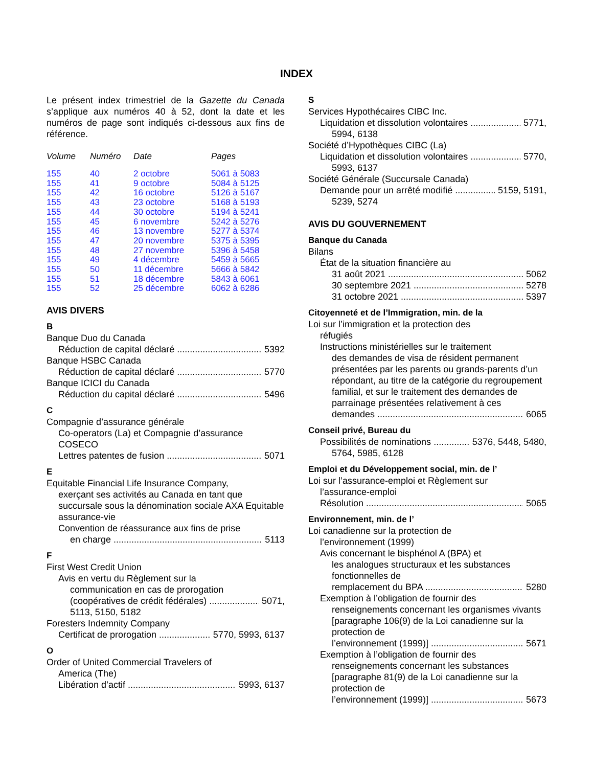INDEX
Le présent index trimestriel de la Gazette du Canada s’applique aux numéros 40 à 52, dont la date et les numéros de page sont indiqués ci-dessous aux fins de référence.
| Volume | Numéro | Date | Pages |
| --- | --- | --- | --- |
| 155 | 40 | 2 octobre | 5061 à 5083 |
| 155 | 41 | 9 octobre | 5084 à 5125 |
| 155 | 42 | 16 octobre | 5126 à 5167 |
| 155 | 43 | 23 octobre | 5168 à 5193 |
| 155 | 44 | 30 octobre | 5194 à 5241 |
| 155 | 45 | 6 novembre | 5242 à 5276 |
| 155 | 46 | 13 novembre | 5277 à 5374 |
| 155 | 47 | 20 novembre | 5375 à 5395 |
| 155 | 48 | 27 novembre | 5396 à 5458 |
| 155 | 49 | 4 décembre | 5459 à 5665 |
| 155 | 50 | 11 décembre | 5666 à 5842 |
| 155 | 51 | 18 décembre | 5843 à 6061 |
| 155 | 52 | 25 décembre | 6062 à 6286 |
AVIS DIVERS
B
Banque Duo du Canada
Réduction de capital déclaré 5392
Banque HSBC Canada
Réduction de capital déclaré 5770
Banque ICICI du Canada
Réduction du capital déclaré 5496
C
Compagnie d’assurance générale
Co-operators (La) et Compagnie d’assurance COSECO
Lettres patentes de fusion 5071
E
Equitable Financial Life Insurance Company,
exerçant ses activités au Canada en tant que succursale sous la dénomination sociale AXA Equitable assurance-vie
Convention de réassurance aux fins de prise
en charge 5113
F
First West Credit Union
Avis en vertu du Règlement sur la
communication en cas de prorogation
(coopératives de crédit fédérales) 5071,
5113, 5150, 5182
Foresters Indemnity Company
Certificat de prorogation 5770, 5993, 6137
O
Order of United Commercial Travelers of
America (The)
Libération d’actif 5993, 6137
S
Services Hypothécaires CIBC Inc.
Liquidation et dissolution volontaires 5771,
5994, 6138
Société d’Hypothèques CIBC (La)
Liquidation et dissolution volontaires 5770,
5993, 6137
Société Générale (Succursale Canada)
Demande pour un arrêté modifié 5159, 5191,
5239, 5274
AVIS DU GOUVERNEMENT
Banque du Canada
Bilans
État de la situation financière au
31 août 2021 5062
30 septembre 2021 5278
31 octobre 2021 5397
Citoyenneté et de l’Immigration, min. de la
Loi sur l’immigration et la protection des
réfugiés
Instructions ministérielles sur le traitement
des demandes de visa de résident permanent présentées par les parents ou grands-parents d’un répondant, au titre de la catégorie du regroupement familial, et sur le traitement des demandes de parrainage présentées relativement à ces
demandes 6065
Conseil privé, Bureau du
Possibilités de nominations 5376, 5448, 5480,
5764, 5985, 6128
Emploi et du Développement social, min. de l’
Loi sur l’assurance-emploi et Règlement sur
l’assurance-emploi
Résolution 5065
Environnement, min. de l’
Loi canadienne sur la protection de
l’environnement (1999)
Avis concernant le bisphénol A (BPA) et
les analogues structuraux et les substances fonctionnelles de
remplacement du BPA 5280
Exemption à l’obligation de fournir des
renseignements concernant les organismes vivants [paragraphe 106(9) de la Loi canadienne sur la protection de
l’environnement (1999)] 5671
Exemption à l’obligation de fournir des
renseignements concernant les substances [paragraphe 81(9) de la Loi canadienne sur la protection de
l’environnement (1999)] 5673